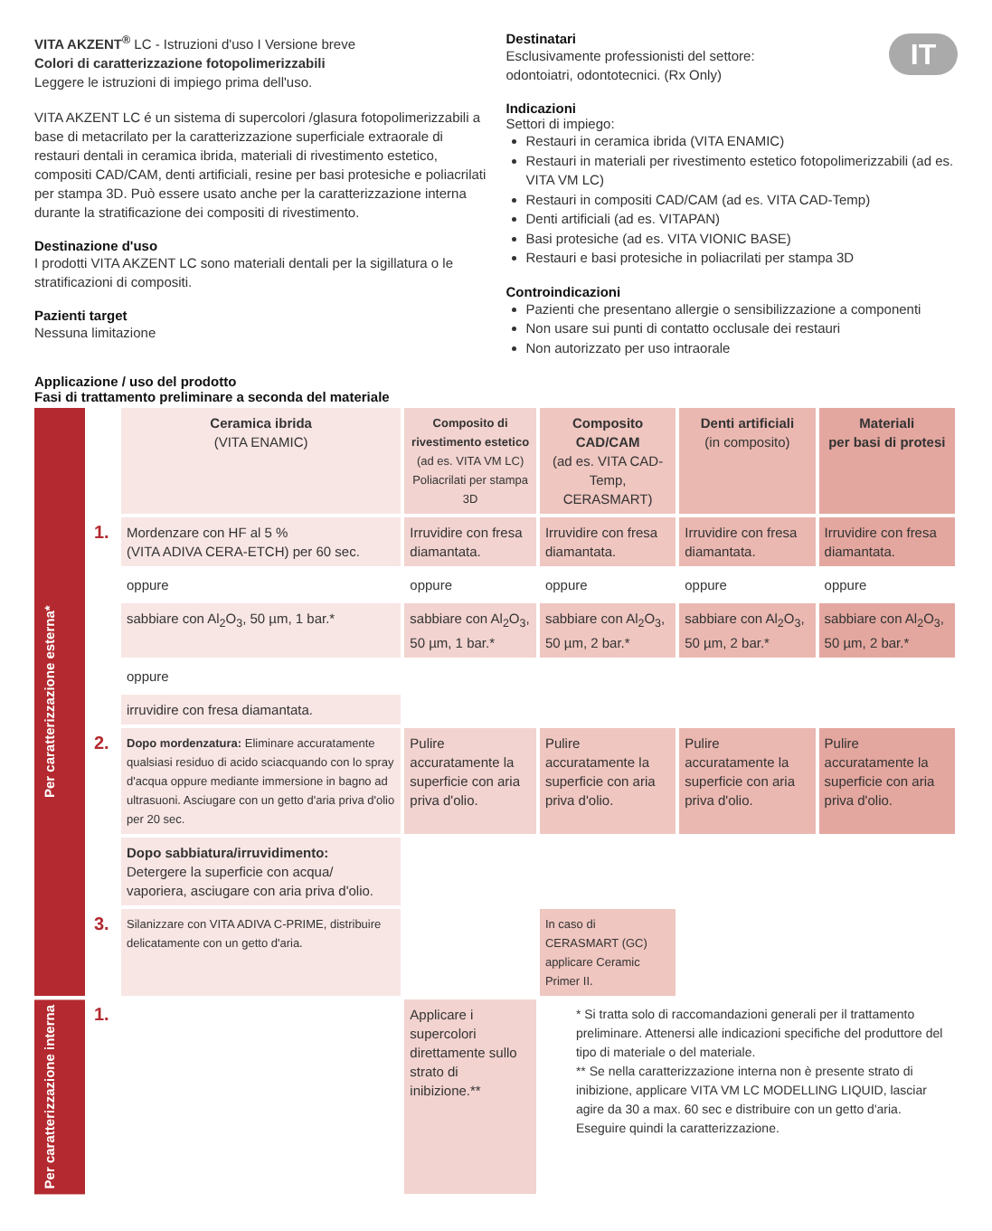IT
VITA AKZENT<sup>®</sup> LC - Istruzioni d'uso I Versione breve
Colori di caratterizzazione fotopolimerizzabili
Leggere le istruzioni di impiego prima dell'uso.
VITA AKZENT LC é un sistema di supercolori /glasura fotopolimerizzabili a base di metacrilato per la caratterizzazione superficiale extraorale di restauri dentali in ceramica ibrida, materiali di rivestimento estetico, compositi CAD/CAM, denti artificiali, resine per basi protesiche e poliacrilati per stampa 3D. Può essere usato anche per la caratterizzazione interna durante la stratificazione dei compositi di rivestimento.
Destinazione d'uso
I prodotti VITA AKZENT LC sono materiali dentali per la sigillatura o le stratificazioni di compositi.
Pazienti target
Nessuna limitazione
Destinatari
Esclusivamente professionisti del settore:
odontoiatri, odontotecnici. (Rx Only)
Indicazioni
Settori di impiego:
Restauri in ceramica ibrida (VITA ENAMIC)
Restauri in materiali per rivestimento estetico fotopolimerizzabili (ad es. VITA VM LC)
Restauri in compositi CAD/CAM (ad es. VITA CAD-Temp)
Denti artificiali (ad es. VITAPAN)
Basi protesiche (ad es. VITA VIONIC BASE)
Restauri e basi protesiche in poliacrilati per stampa 3D
Controindicazioni
Pazienti che presentano allergie o sensibilizzazione a componenti
Non usare sui punti di contatto occlusale dei restauri
Non autorizzato per uso intraorale
Applicazione / uso del prodotto
Fasi di trattamento preliminare a seconda del materiale
| Per caratterizzazione esterna* | | Ceramica ibrida (VITA ENAMIC) | Composito di rivestimento estetico (ad es. VITA VM LC) Poliacrilati per stampa 3D | Composito CAD/CAM (ad es. VITA CAD-Temp, CERASMART) | Denti artificiali (in composito) | Materiali per basi di protesi |
| | 1. | Mordenzare con HF al 5 % (VITA ADIVA CERA-ETCH) per 60 sec. | Irruvidire con fresa diamantata. | Irruvidire con fresa diamantata. | Irruvidire con fresa diamantata. | Irruvidire con fresa diamantata. |
| | | oppure | oppure | oppure | oppure | oppure |
| | | sabbiare con Al<sub>2</sub>O<sub>3</sub>, 50 µm, 1 bar.* | sabbiare con Al<sub>2</sub>O<sub>3</sub>, 50 µm, 1 bar.* | sabbiare con Al<sub>2</sub>O<sub>3</sub>, 50 µm, 2 bar.* | sabbiare con Al<sub>2</sub>O<sub>3</sub>, 50 µm, 2 bar.* | sabbiare con Al<sub>2</sub>O<sub>3</sub>, 50 µm, 2 bar.* |
| | | oppure | | | | |
| | | irruvidire con fresa diamantata. | | | | |
| | 2. | Dopo mordenzatura: Eliminare accuratamente qualsiasi residuo di acido sciacquando con lo spray d'acqua oppure mediante immersione in bagno ad ultrasuoni. Asciugare con un getto d'aria priva d'olio per 20 sec. | Pulire accuratamente la superficie con aria priva d'olio. | Pulire accuratamente la superficie con aria priva d'olio. | Pulire accuratamente la superficie con aria priva d'olio. | Pulire accuratamente la superficie con aria priva d'olio. |
| | | Dopo sabbiatura/irruvidimento: Detergere la superficie con acqua/ vaporiera, asciugare con aria priva d'olio. | | | | |
| | 3. | Silanizzare con VITA ADIVA C-PRIME, distribuire delicatamente con un getto d'aria. | | In caso di CERASMART (GC) applicare Ceramic Primer II. | | |
| Per caratterizzazione interna | 1. | | Applicare i supercolori direttamente sullo strato di inibizione.** | * Si tratta solo di raccomandazioni generali per il trattamento preliminare. Attenersi alle indicazioni specifiche del produttore del tipo di materiale o del materiale. ** Se nella caratterizzazione interna non è presente strato di inibizione, applicare VITA VM LC MODELLING LIQUID, lasciar agire da 30 a max. 60 sec e distribuire con un getto d'aria. Eseguire quindi la caratterizzazione. | | |